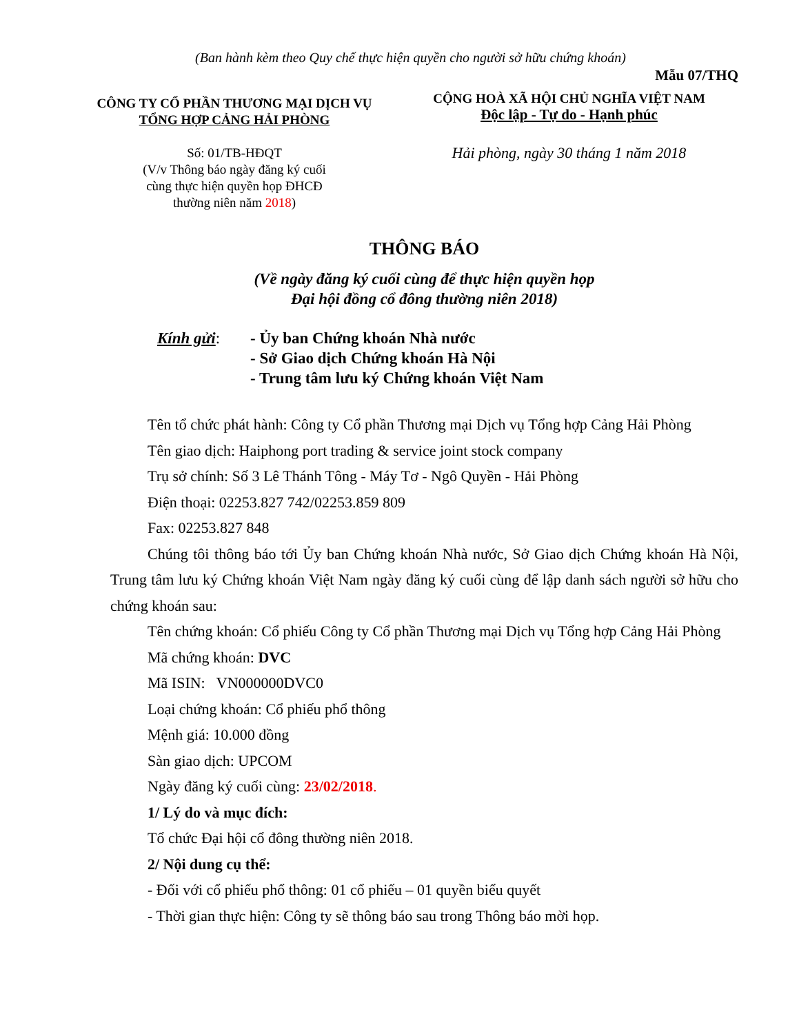(Ban hành kèm theo Quy chế thực hiện quyền cho người sở hữu chứng khoán)
Mẫu 07/THQ
CÔNG TY CỔ PHẦN THƯƠNG MẠI DỊCH VỤ
TỔNG HỢP CẢNG HẢI PHÒNG
Số: 01/TB-HĐQT
(V/v Thông báo ngày đăng ký cuối
cùng thực hiện quyền họp ĐHCĐ
thường niên năm 2018)
CỘNG HOÀ XÃ HỘI CHỦ NGHĨA VIỆT NAM
Độc lập - Tự do - Hạnh phúc
Hải phòng, ngày 30 tháng 1 năm 2018
THÔNG BÁO
(Về ngày đăng ký cuối cùng để thực hiện quyền họp
Đại hội đồng cổ đông thường niên 2018)
Kính gửi: - Ủy ban Chứng khoán Nhà nước
- Sở Giao dịch Chứng khoán Hà Nội
- Trung tâm lưu ký Chứng khoán Việt Nam
Tên tổ chức phát hành: Công ty Cổ phần Thương mại Dịch vụ Tổng hợp Cảng Hải Phòng
Tên giao dịch: Haiphong port trading & service joint stock company
Trụ sở chính: Số 3 Lê Thánh Tông - Máy Tơ - Ngô Quyền - Hải Phòng
Điện thoại: 02253.827 742/02253.859 809
Fax: 02253.827 848
Chúng tôi thông báo tới Ủy ban Chứng khoán Nhà nước, Sở Giao dịch Chứng khoán Hà Nội, Trung tâm lưu ký Chứng khoán Việt Nam ngày đăng ký cuối cùng để lập danh sách người sở hữu cho chứng khoán sau:
Tên chứng khoán: Cổ phiếu Công ty Cổ phần Thương mại Dịch vụ Tổng hợp Cảng Hải Phòng
Mã chứng khoán: DVC
Mã ISIN: VN000000DVC0
Loại chứng khoán: Cổ phiếu phổ thông
Mệnh giá: 10.000 đồng
Sàn giao dịch: UPCOM
Ngày đăng ký cuối cùng: 23/02/2018.
1/ Lý do và mục đích:
Tổ chức Đại hội cổ đông thường niên 2018.
2/ Nội dung cụ thể:
- Đối với cổ phiếu phổ thông: 01 cổ phiếu – 01 quyền biểu quyết
- Thời gian thực hiện: Công ty sẽ thông báo sau trong Thông báo mời họp.